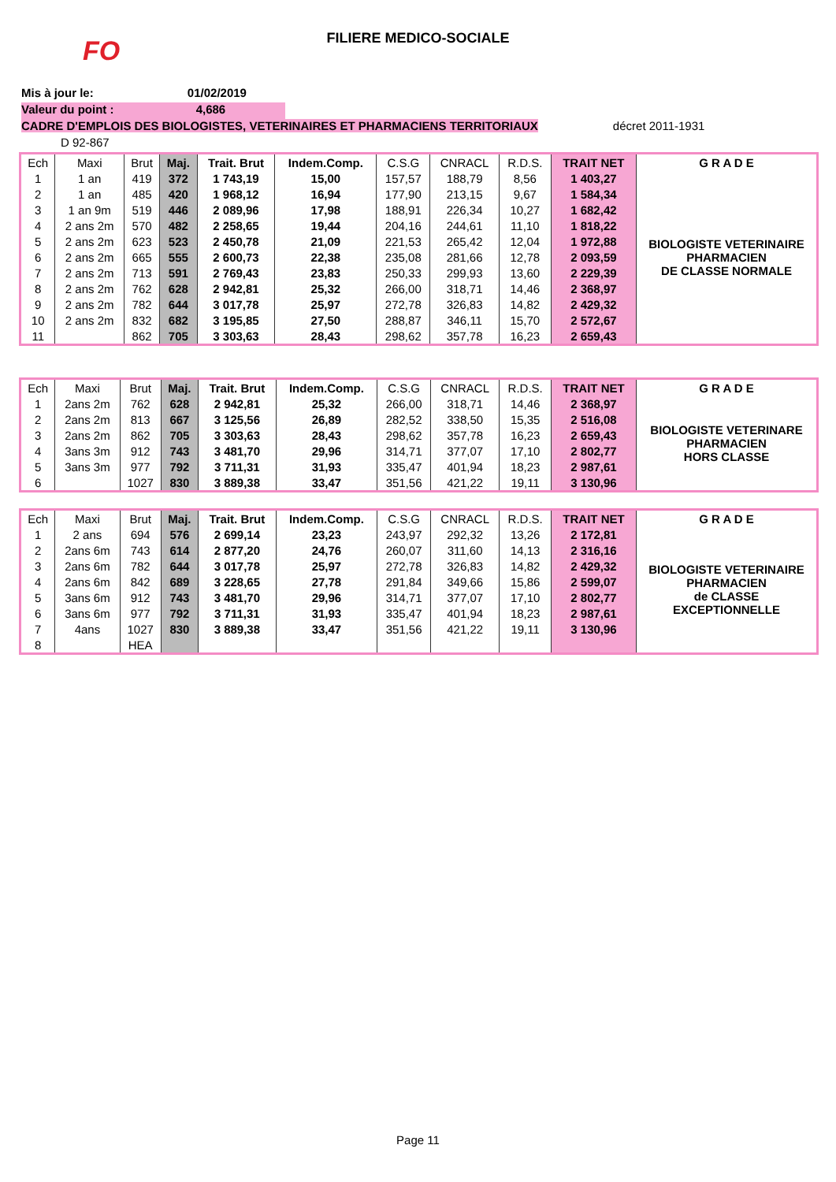FO
FILIERE MEDICO-SOCIALE
Mis à jour le: 01/02/2019
Valeur du point : 4,686
CADRE D'EMPLOIS DES BIOLOGISTES, VETERINAIRES ET PHARMACIENS TERRITORIAUX décret 2011-1931
D 92-867
| Ech | Maxi | Brut | Maj. | Trait. Brut | Indem.Comp. | C.S.G | CNRACL | R.D.S. | TRAIT NET | G R A D E |
| --- | --- | --- | --- | --- | --- | --- | --- | --- | --- | --- |
| 1 | 1 an | 419 | 372 | 1 743,19 | 15,00 | 157,57 | 188,79 | 8,56 | 1 403,27 | BIOLOGISTE VETERINAIRE PHARMACIEN DE CLASSE NORMALE |
| 2 | 1 an | 485 | 420 | 1 968,12 | 16,94 | 177,90 | 213,15 | 9,67 | 1 584,34 | |
| 3 | 1 an 9m | 519 | 446 | 2 089,96 | 17,98 | 188,91 | 226,34 | 10,27 | 1 682,42 | |
| 4 | 2 ans 2m | 570 | 482 | 2 258,65 | 19,44 | 204,16 | 244,61 | 11,10 | 1 818,22 | |
| 5 | 2 ans 2m | 623 | 523 | 2 450,78 | 21,09 | 221,53 | 265,42 | 12,04 | 1 972,88 | |
| 6 | 2 ans 2m | 665 | 555 | 2 600,73 | 22,38 | 235,08 | 281,66 | 12,78 | 2 093,59 | |
| 7 | 2 ans 2m | 713 | 591 | 2 769,43 | 23,83 | 250,33 | 299,93 | 13,60 | 2 229,39 | |
| 8 | 2 ans 2m | 762 | 628 | 2 942,81 | 25,32 | 266,00 | 318,71 | 14,46 | 2 368,97 | |
| 9 | 2 ans 2m | 782 | 644 | 3 017,78 | 25,97 | 272,78 | 326,83 | 14,82 | 2 429,32 | |
| 10 | 2 ans 2m | 832 | 682 | 3 195,85 | 27,50 | 288,87 | 346,11 | 15,70 | 2 572,67 | |
| 11 | | 862 | 705 | 3 303,63 | 28,43 | 298,62 | 357,78 | 16,23 | 2 659,43 | |
| Ech | Maxi | Brut | Maj. | Trait. Brut | Indem.Comp. | C.S.G | CNRACL | R.D.S. | TRAIT NET | G R A D E |
| --- | --- | --- | --- | --- | --- | --- | --- | --- | --- | --- |
| 1 | 2ans 2m | 762 | 628 | 2 942,81 | 25,32 | 266,00 | 318,71 | 14,46 | 2 368,97 | BIOLOGISTE VETERINARE PHARMACIEN HORS CLASSE |
| 2 | 2ans 2m | 813 | 667 | 3 125,56 | 26,89 | 282,52 | 338,50 | 15,35 | 2 516,08 | |
| 3 | 2ans 2m | 862 | 705 | 3 303,63 | 28,43 | 298,62 | 357,78 | 16,23 | 2 659,43 | |
| 4 | 3ans 3m | 912 | 743 | 3 481,70 | 29,96 | 314,71 | 377,07 | 17,10 | 2 802,77 | |
| 5 | 3ans 3m | 977 | 792 | 3 711,31 | 31,93 | 335,47 | 401,94 | 18,23 | 2 987,61 | |
| 6 | | 1027 | 830 | 3 889,38 | 33,47 | 351,56 | 421,22 | 19,11 | 3 130,96 | |
| Ech | Maxi | Brut | Maj. | Trait. Brut | Indem.Comp. | C.S.G | CNRACL | R.D.S. | TRAIT NET | G R A D E |
| --- | --- | --- | --- | --- | --- | --- | --- | --- | --- | --- |
| 1 | 2 ans | 694 | 576 | 2 699,14 | 23,23 | 243,97 | 292,32 | 13,26 | 2 172,81 | BIOLOGISTE VETERINAIRE PHARMACIEN de CLASSE EXCEPTIONNELLE |
| 2 | 2ans 6m | 743 | 614 | 2 877,20 | 24,76 | 260,07 | 311,60 | 14,13 | 2 316,16 | |
| 3 | 2ans 6m | 782 | 644 | 3 017,78 | 25,97 | 272,78 | 326,83 | 14,82 | 2 429,32 | |
| 4 | 2ans 6m | 842 | 689 | 3 228,65 | 27,78 | 291,84 | 349,66 | 15,86 | 2 599,07 | |
| 5 | 3ans 6m | 912 | 743 | 3 481,70 | 29,96 | 314,71 | 377,07 | 17,10 | 2 802,77 | |
| 6 | 3ans 6m | 977 | 792 | 3 711,31 | 31,93 | 335,47 | 401,94 | 18,23 | 2 987,61 | |
| 7 | 4ans | 1027 | 830 | 3 889,38 | 33,47 | 351,56 | 421,22 | 19,11 | 3 130,96 | |
| 8 | | HEA | | | | | | | | |
Page 11